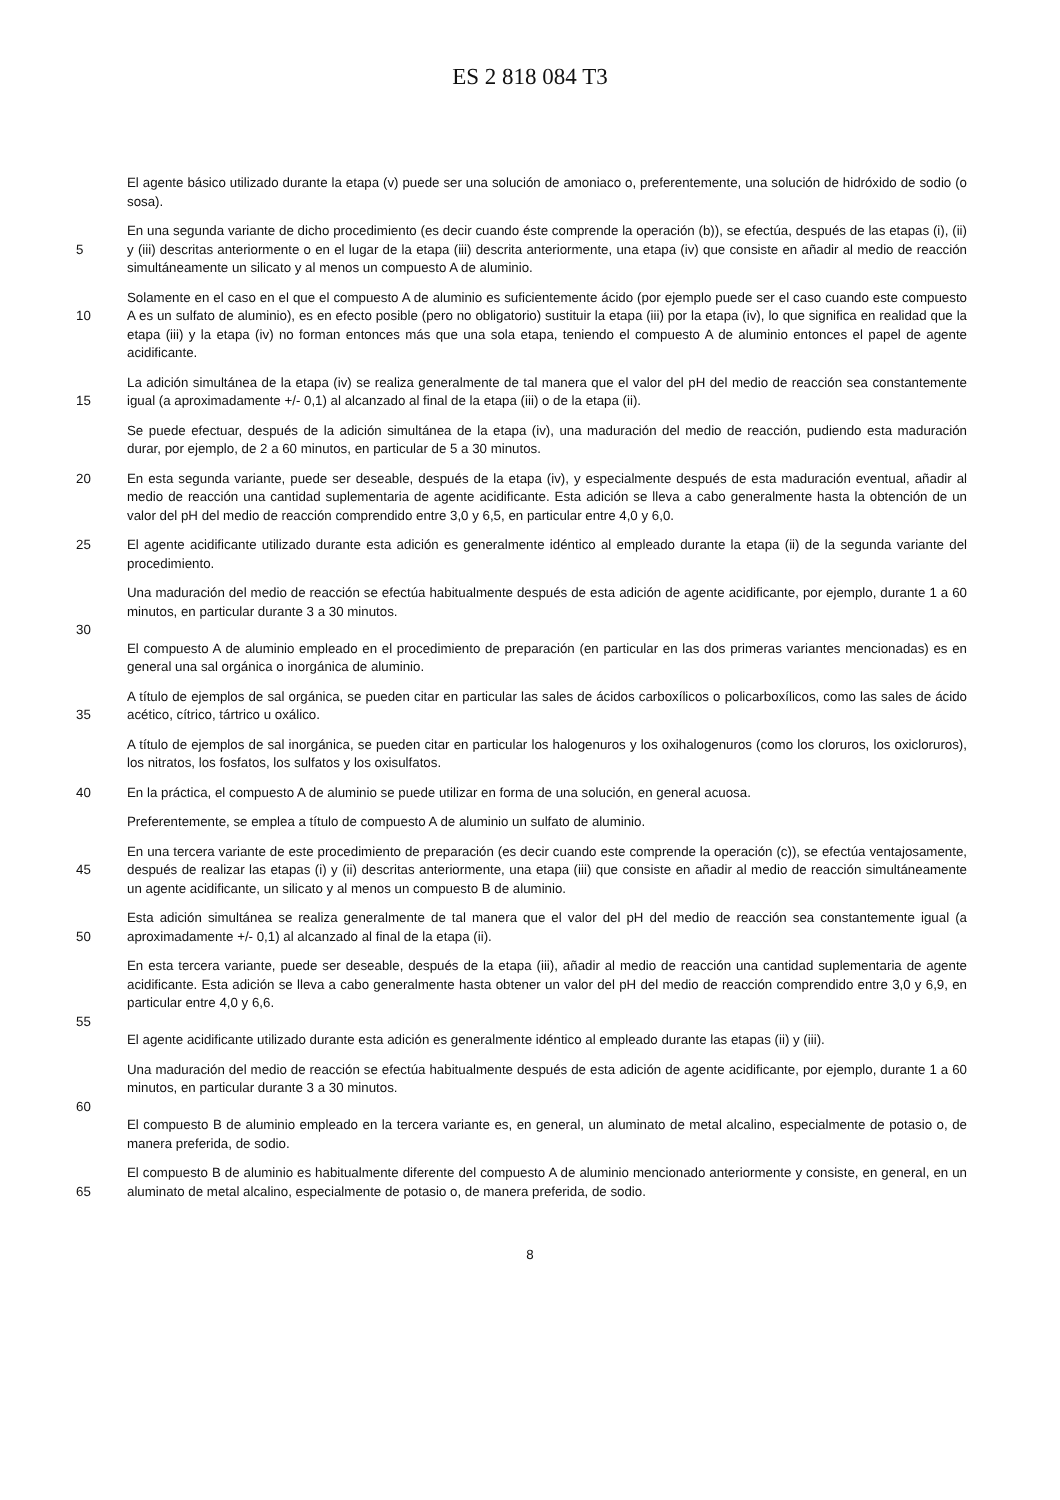ES 2 818 084 T3
El agente básico utilizado durante la etapa (v) puede ser una solución de amoniaco o, preferentemente, una solución de hidróxido de sodio (o sosa).
5 En una segunda variante de dicho procedimiento (es decir cuando éste comprende la operación (b)), se efectúa, después de las etapas (i), (ii) y (iii) descritas anteriormente o en el lugar de la etapa (iii) descrita anteriormente, una etapa (iv) que consiste en añadir al medio de reacción simultáneamente un silicato y al menos un compuesto A de aluminio.
10 Solamente en el caso en el que el compuesto A de aluminio es suficientemente ácido (por ejemplo puede ser el caso cuando este compuesto A es un sulfato de aluminio), es en efecto posible (pero no obligatorio) sustituir la etapa (iii) por la etapa (iv), lo que significa en realidad que la etapa (iii) y la etapa (iv) no forman entonces más que una sola etapa, teniendo el compuesto A de aluminio entonces el papel de agente acidificante.
15 La adición simultánea de la etapa (iv) se realiza generalmente de tal manera que el valor del pH del medio de reacción sea constantemente igual (a aproximadamente +/- 0,1) al alcanzado al final de la etapa (iii) o de la etapa (ii).
Se puede efectuar, después de la adición simultánea de la etapa (iv), una maduración del medio de reacción, pudiendo esta maduración durar, por ejemplo, de 2 a 60 minutos, en particular de 5 a 30 minutos.
20 En esta segunda variante, puede ser deseable, después de la etapa (iv), y especialmente después de esta maduración eventual, añadir al medio de reacción una cantidad suplementaria de agente acidificante. Esta adición se lleva a cabo generalmente hasta la obtención de un valor del pH del medio de reacción comprendido entre 3,0 y 6,5, en particular entre 4,0 y 6,0.
25 El agente acidificante utilizado durante esta adición es generalmente idéntico al empleado durante la etapa (ii) de la segunda variante del procedimiento.
Una maduración del medio de reacción se efectúa habitualmente después de esta adición de agente acidificante, por ejemplo, durante 1 a 60 minutos, en particular durante 3 a 30 minutos.
30
El compuesto A de aluminio empleado en el procedimiento de preparación (en particular en las dos primeras variantes mencionadas) es en general una sal orgánica o inorgánica de aluminio.
35 A título de ejemplos de sal orgánica, se pueden citar en particular las sales de ácidos carboxílicos o policarboxílicos, como las sales de ácido acético, cítrico, tártrico u oxálico.
A título de ejemplos de sal inorgánica, se pueden citar en particular los halogenuros y los oxihalogenuros (como los cloruros, los oxicloruros), los nitratos, los fosfatos, los sulfatos y los oxisulfatos.
40 En la práctica, el compuesto A de aluminio se puede utilizar en forma de una solución, en general acuosa.
Preferentemente, se emplea a título de compuesto A de aluminio un sulfato de aluminio.
45 En una tercera variante de este procedimiento de preparación (es decir cuando este comprende la operación (c)), se efectúa ventajosamente, después de realizar las etapas (i) y (ii) descritas anteriormente, una etapa (iii) que consiste en añadir al medio de reacción simultáneamente un agente acidificante, un silicato y al menos un compuesto B de aluminio.
50 Esta adición simultánea se realiza generalmente de tal manera que el valor del pH del medio de reacción sea constantemente igual (a aproximadamente +/- 0,1) al alcanzado al final de la etapa (ii).
En esta tercera variante, puede ser deseable, después de la etapa (iii), añadir al medio de reacción una cantidad suplementaria de agente acidificante. Esta adición se lleva a cabo generalmente hasta obtener un valor del pH del medio de reacción comprendido entre 3,0 y 6,9, en particular entre 4,0 y 6,6.
55
El agente acidificante utilizado durante esta adición es generalmente idéntico al empleado durante las etapas (ii) y (iii).
Una maduración del medio de reacción se efectúa habitualmente después de esta adición de agente acidificante, por ejemplo, durante 1 a 60 minutos, en particular durante 3 a 30 minutos.
60
El compuesto B de aluminio empleado en la tercera variante es, en general, un aluminato de metal alcalino, especialmente de potasio o, de manera preferida, de sodio.
65 El compuesto B de aluminio es habitualmente diferente del compuesto A de aluminio mencionado anteriormente y consiste, en general, en un aluminato de metal alcalino, especialmente de potasio o, de manera preferida, de sodio.
8